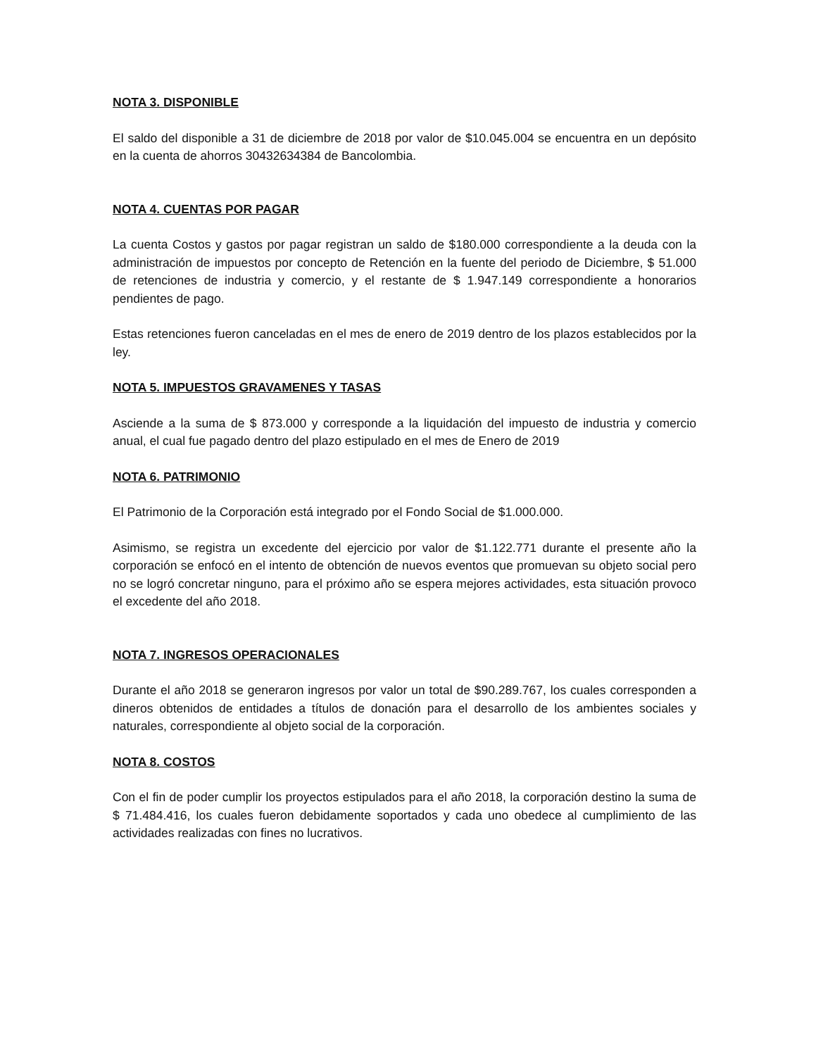NOTA 3. DISPONIBLE
El saldo del disponible a 31 de diciembre de 2018 por valor de $10.045.004 se encuentra en un depósito en la cuenta de ahorros 30432634384 de Bancolombia.
NOTA 4. CUENTAS POR PAGAR
La cuenta Costos y gastos por pagar registran un saldo de $180.000 correspondiente a la deuda con la administración de impuestos por concepto de Retención en la fuente del periodo de Diciembre, $ 51.000 de retenciones de industria y comercio, y el restante de $ 1.947.149 correspondiente a honorarios pendientes de pago.
Estas retenciones fueron canceladas en el mes de enero de 2019 dentro de los plazos establecidos por la ley.
NOTA 5. IMPUESTOS GRAVAMENES Y TASAS
Asciende a la suma de $ 873.000 y corresponde a la liquidación del impuesto de industria y comercio anual, el cual fue pagado dentro del plazo estipulado en el mes de Enero de 2019
NOTA 6. PATRIMONIO
El Patrimonio de la Corporación está integrado por el Fondo Social de $1.000.000.
Asimismo, se registra un excedente del ejercicio por valor de $1.122.771 durante el presente año la corporación se enfocó en el intento de obtención de nuevos eventos que promuevan su objeto social pero no se logró concretar ninguno, para el próximo año se espera mejores actividades, esta situación provoco el excedente del año 2018.
NOTA 7. INGRESOS OPERACIONALES
Durante el año 2018 se generaron ingresos por valor un total de $90.289.767, los cuales corresponden a dineros obtenidos de entidades a títulos de donación para el desarrollo de los ambientes sociales y naturales, correspondiente al objeto social de la corporación.
NOTA 8. COSTOS
Con el fin de poder cumplir los proyectos estipulados para el año 2018, la corporación destino la suma de $ 71.484.416, los cuales fueron debidamente soportados y cada uno obedece al cumplimiento de las actividades realizadas con fines no lucrativos.